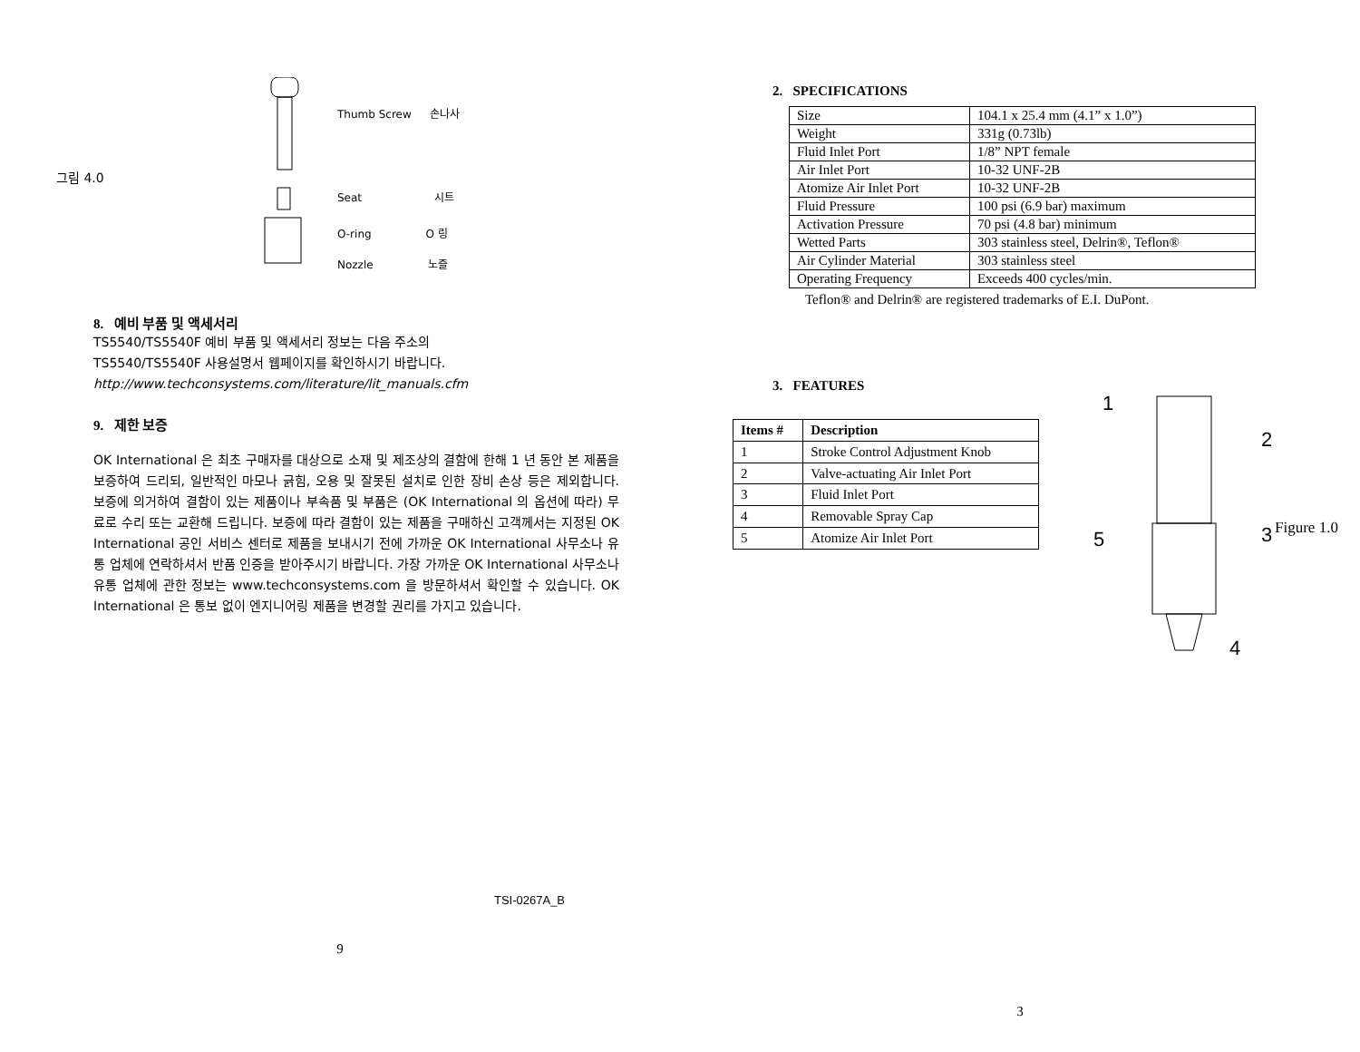그림 4.0
Thumb Screw 손나사
Seat 시트
O-ring O 링
Nozzle 노즐
8. 예비 부품 및 액세서리
TS5540/TS5540F 예비 부품 및 액세서리 정보는 다음 주소의
TS5540/TS5540F 사용설명서 웹페이지를 확인하시기 바랍니다.
http://www.techconsystems.com/literature/lit_manuals.cfm
9. 제한 보증
OK International 은 최초 구매자를 대상으로 소재 및 제조상의 결함에 한해 1 년 동안 본 제품을 보증하여 드리되, 일반적인 마모나 긁힘, 오용 및 잘못된 설치로 인한 장비 손상 등은 제외합니다. 보증에 의거하여 결함이 있는 제품이나 부속품 및 부품은 (OK International 의 옵션에 따라) 무료로 수리 또는 교환해 드립니다. 보증에 따라 결함이 있는 제품을 구매하신 고객께서는 지정된 OK International 공인 서비스 센터로 제품을 보내시기 전에 가까운 OK International 사무소나 유통 업체에 연락하셔서 반품 인증을 받아주시기 바랍니다. 가장 가까운 OK International 사무소나 유통 업체에 관한 정보는 www.techconsystems.com 을 방문하셔서 확인할 수 있습니다. OK International 은 통보 없이 엔지니어링 제품을 변경할 권리를 가지고 있습니다.
TSI-0267A_B
9
2. SPECIFICATIONS
| Size | 104.1 x 25.4 mm (4.1” x 1.0”) |
| Weight | 331g (0.73lb) |
| Fluid Inlet Port | 1/8” NPT female |
| Air Inlet Port | 10-32 UNF-2B |
| Atomize Air Inlet Port | 10-32 UNF-2B |
| Fluid Pressure | 100 psi (6.9 bar) maximum |
| Activation Pressure | 70 psi (4.8 bar) minimum |
| Wetted Parts | 303 stainless steel, Delrin®, Teflon® |
| Air Cylinder Material | 303 stainless steel |
| Operating Frequency | Exceeds 400 cycles/min. |
Teflon® and Delrin® are registered trademarks of E.I. DuPont.
3. FEATURES
| Items # | Description |
| --- | --- |
| 1 | Stroke Control Adjustment Knob |
| 2 | Valve-actuating Air Inlet Port |
| 3 | Fluid Inlet Port |
| 4 | Removable Spray Cap |
| 5 | Atomize Air Inlet Port |
1
2
3
4
5
Figure 1.0
3